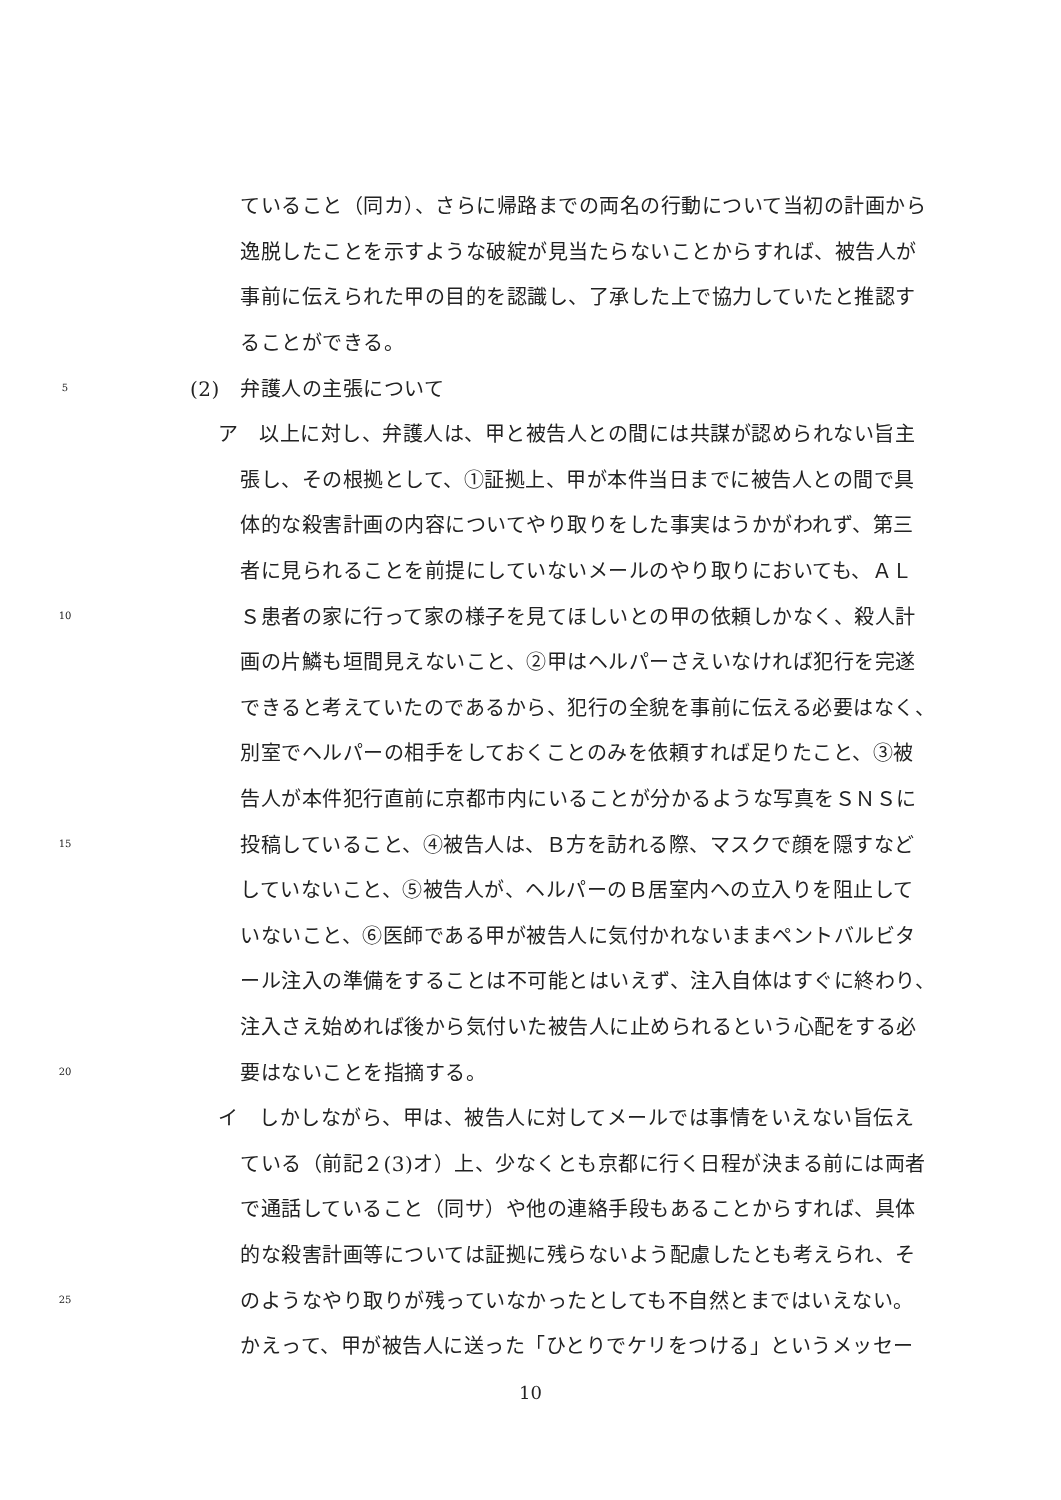ていること（同カ）、さらに帰路までの両名の行動について当初の計画から
逸脱したことを示すような破綻が見当たらないことからすれば、被告人が
事前に伝えられた甲の目的を認識し、了承した上で協力していたと推認す
ることができる。
5 (2)　弁護人の主張について
ア　以上に対し、弁護人は、甲と被告人との間には共謀が認められない旨主
張し、その根拠として、①証拠上、甲が本件当日までに被告人との間で具
体的な殺害計画の内容についてやり取りをした事実はうかがわれず、第三
者に見られることを前提にしていないメールのやり取りにおいても、ＡＬ
10 Ｓ患者の家に行って家の様子を見てほしいとの甲の依頼しかなく、殺人計
画の片鱗も垣間見えないこと、②甲はヘルパーさえいなければ犯行を完遂
できると考えていたのであるから、犯行の全貌を事前に伝える必要はなく、
別室でヘルパーの相手をしておくことのみを依頼すれば足りたこと、③被
告人が本件犯行直前に京都市内にいることが分かるような写真をＳＮＳに
15 投稿していること、④被告人は、Ｂ方を訪れる際、マスクで顔を隠すなど
していないこと、⑤被告人が、ヘルパーのＢ居室内への立入りを阻止して
いないこと、⑥医師である甲が被告人に気付かれないままペントバルビタ
ール注入の準備をすることは不可能とはいえず、注入自体はすぐに終わり、
注入さえ始めれば後から気付いた被告人に止められるという心配をする必
20 要はないことを指摘する。
イ　しかしながら、甲は、被告人に対してメールでは事情をいえない旨伝え
ている（前記２(3)オ）上、少なくとも京都に行く日程が決まる前には両者
で通話していること（同サ）や他の連絡手段もあることからすれば、具体
的な殺害計画等については証拠に残らないよう配慮したとも考えられ、そ
25 のようなやり取りが残っていなかったとしても不自然とまではいえない。
かえって、甲が被告人に送った「ひとりでケリをつける」というメッセー
10